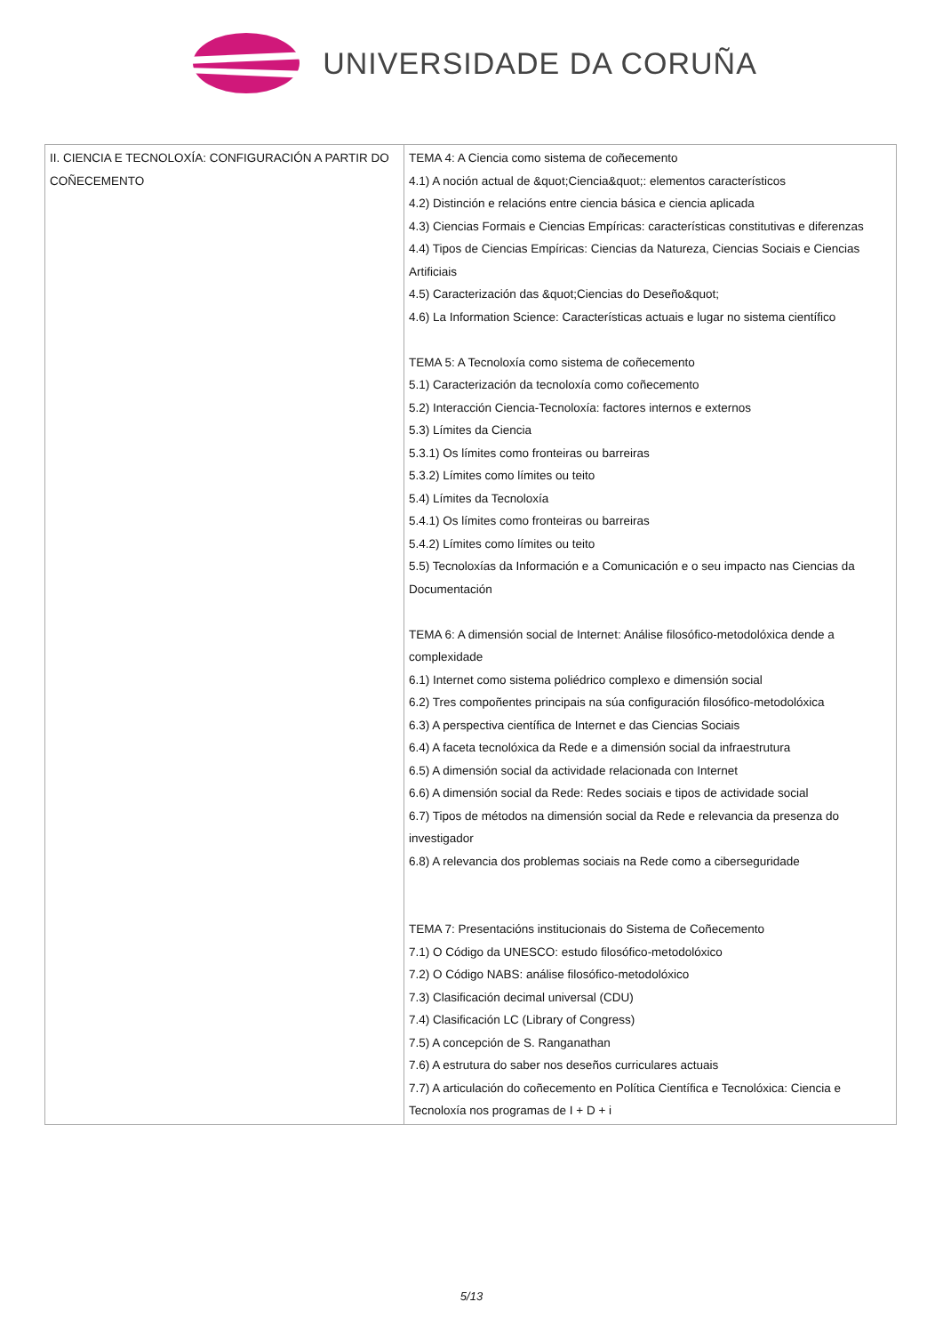UNIVERSIDADE DA CORUÑA
| II. CIENCIA E TECNOLOXÍA: CONFIGURACIÓN A PARTIR DO COÑECEMENTO | TEMA 4: A Ciencia como sistema de coñecemento 4.1) A noción actual de &quot;Ciencia&quot;: elementos característicos 4.2) Distinción e relacións entre ciencia básica e ciencia aplicada 4.3) Ciencias Formais e Ciencias Empíricas: características constitutivas e diferenzas 4.4) Tipos de Ciencias Empíricas: Ciencias da Natureza, Ciencias Sociais e Ciencias Artificiais 4.5) Caracterización das &quot;Ciencias do Deseño&quot; 4.6) La Information Science: Características actuais e lugar no sistema científico TEMA 5: A Tecnoloxía como sistema de coñecemento 5.1) Caracterización da tecnoloxía como coñecemento 5.2) Interacción Ciencia-Tecnoloxía: factores internos e externos 5.3) Límites da Ciencia 5.3.1) Os límites como fronteiras ou barreiras 5.3.2) Límites como límites ou teito 5.4) Límites da Tecnoloxía 5.4.1) Os límites como fronteiras ou barreiras 5.4.2) Límites como límites ou teito 5.5) Tecnoloxías da Información e a Comunicación e o seu impacto nas Ciencias da Documentación TEMA 6: A dimensión social de Internet: Análise filosófico-metodolóxica dende a complexidade 6.1) Internet como sistema poliédrico complexo e dimensión social 6.2) Tres compoñentes principais na súa configuración filosófico-metodolóxica 6.3) A perspectiva científica de Internet e das Ciencias Sociais 6.4) A faceta tecnolóxica da Rede e a dimensión social da infraestrutura 6.5) A dimensión social da actividade relacionada con Internet 6.6) A dimensión social da Rede: Redes sociais e tipos de actividade social 6.7) Tipos de métodos na dimensión social da Rede e relevancia da presenza do investigador 6.8) A relevancia dos problemas sociais na Rede como a ciberseguridade TEMA 7: Presentacións institucionais do Sistema de Coñecemento 7.1) O Código da UNESCO: estudo filosófico-metodolóxico 7.2) O Código NABS: análise filosófico-metodolóxico 7.3) Clasificación decimal universal (CDU) 7.4) Clasificación LC (Library of Congress) 7.5) A concepción de S. Ranganathan 7.6) A estrutura do saber nos deseños curriculares actuais 7.7) A articulación do coñecemento en Política Científica e Tecnolóxica: Ciencia e Tecnoloxía nos programas de I + D + i |
5/13